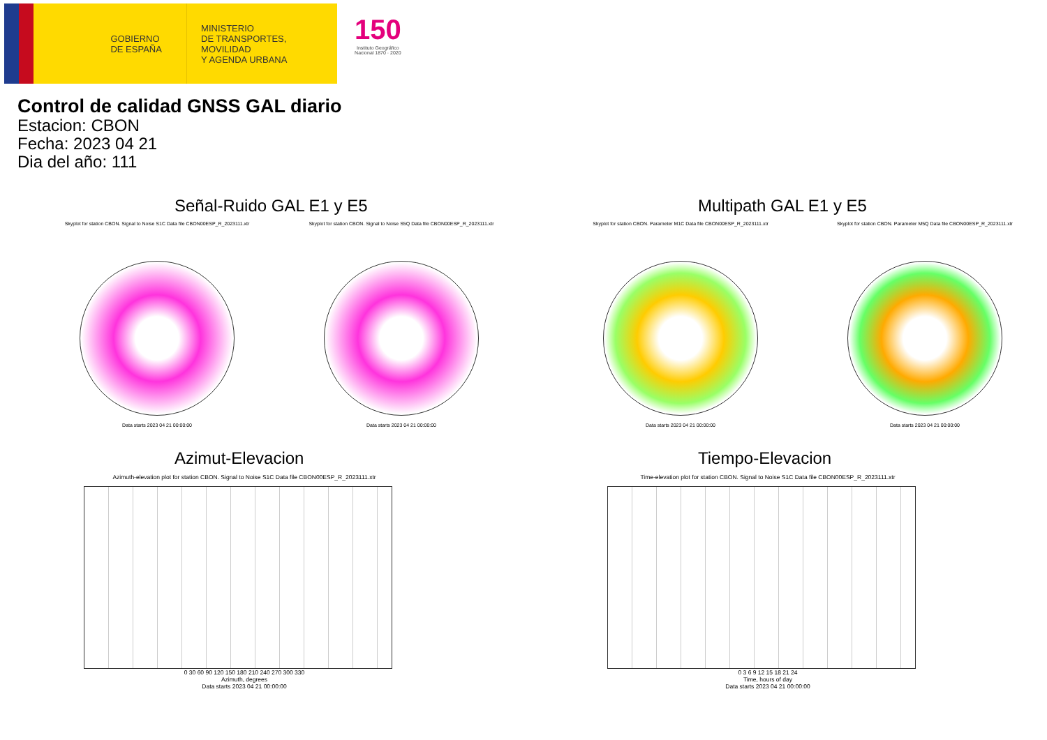GOBIERNO
DE ESPAÑA
MINISTERIO
DE TRANSPORTES, MOVILIDAD
Y AGENDA URBANA
150
Instituto Geográfico
Nacional 1870 · 2020
Control de calidad GNSS GAL diario
Estacion: CBON
Fecha: 2023 04 21
Dia del año: 111
Señal-Ruido GAL E1 y E5
Skyplot for station CBON. Signal to Noise S1C Data file CBON00ESP_R_2023111.xtr
Data starts 2023 04 21 00:00:00
Skyplot for station CBON. Signal to Noise S5Q Data file CBON00ESP_R_2023111.xtr
Data starts 2023 04 21 00:00:00
Multipath GAL E1 y E5
Skyplot for station CBON. Parameter M1C Data file CBON00ESP_R_2023111.xtr
Data starts 2023 04 21 00:00:00
Skyplot for station CBON. Parameter M5Q Data file CBON00ESP_R_2023111.xtr
Data starts 2023 04 21 00:00:00
Azimut-Elevacion
Azimuth-elevation plot for station CBON. Signal to Noise S1C Data file CBON00ESP_R_2023111.xtr
0 30 60 90 120 150 180 210 240 270 300 330
Azimuth, degrees
Data starts 2023 04 21 00:00:00
Tiempo-Elevacion
Time-elevation plot for station CBON. Signal to Noise S1C Data file CBON00ESP_R_2023111.xtr
0 3 6 9 12 15 18 21 24
Time, hours of day
Data starts 2023 04 21 00:00:00